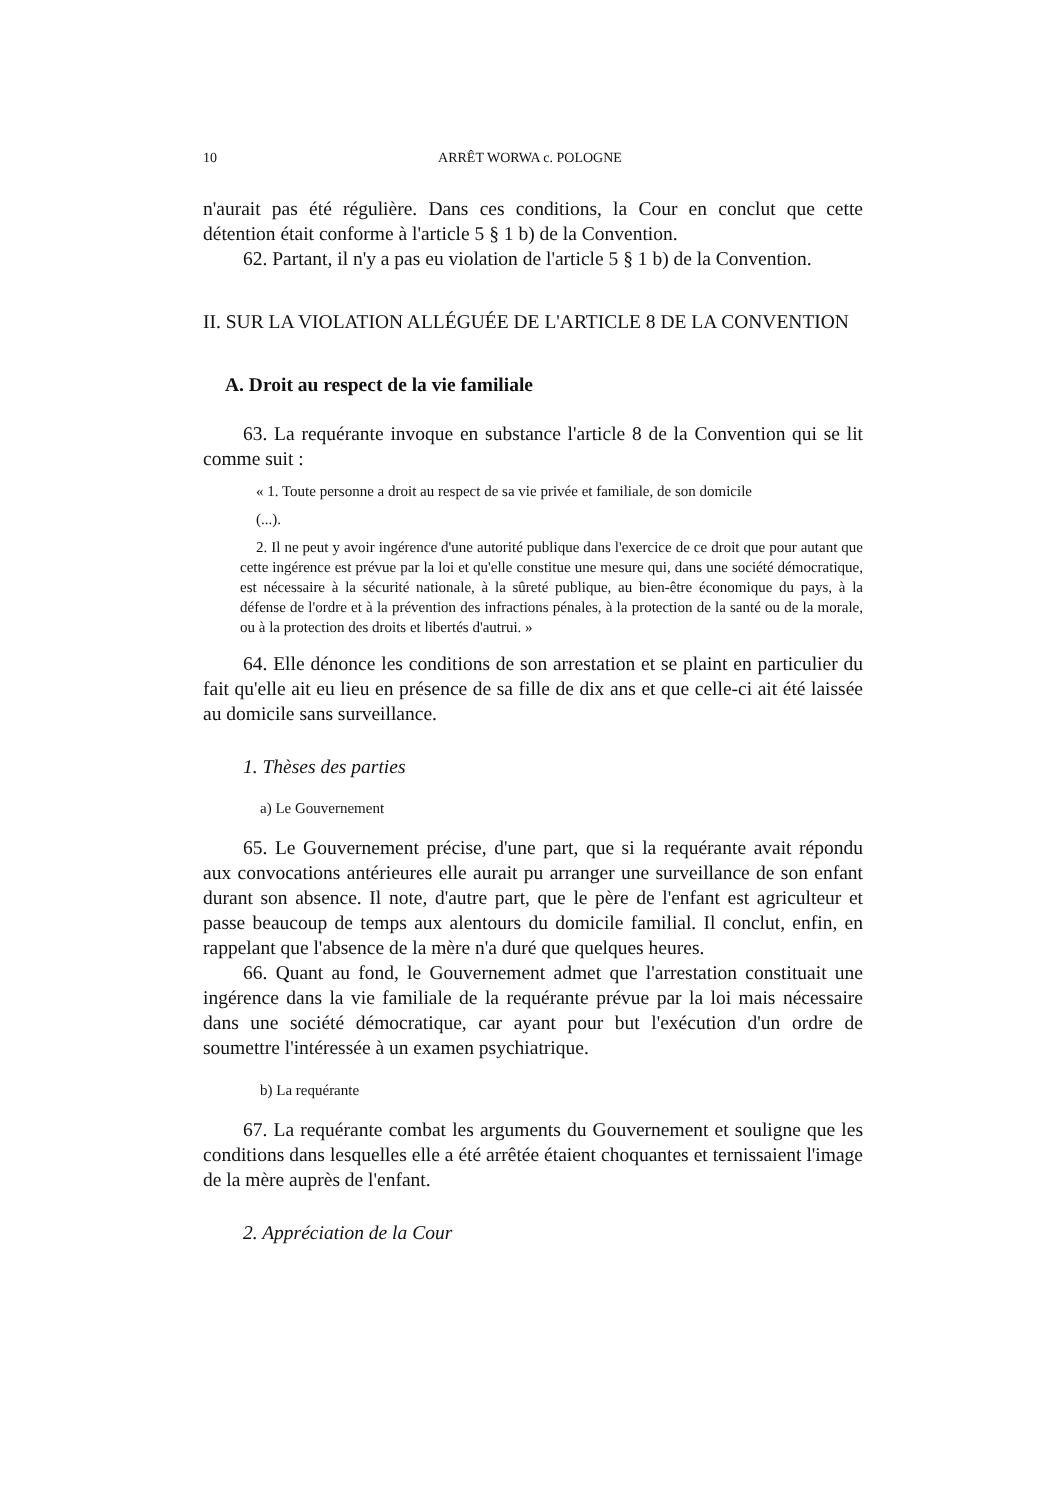10 ARRÊT WORWA c. POLOGNE
n'aurait pas été régulière. Dans ces conditions, la Cour en conclut que cette détention était conforme à l'article 5 § 1 b) de la Convention.
62. Partant, il n'y a pas eu violation de l'article 5 § 1 b) de la Convention.
II. SUR LA VIOLATION ALLÉGUÉE DE L'ARTICLE 8 DE LA CONVENTION
A. Droit au respect de la vie familiale
63. La requérante invoque en substance l'article 8 de la Convention qui se lit comme suit :
« 1. Toute personne a droit au respect de sa vie privée et familiale, de son domicile
(...).
2. Il ne peut y avoir ingérence d'une autorité publique dans l'exercice de ce droit que pour autant que cette ingérence est prévue par la loi et qu'elle constitue une mesure qui, dans une société démocratique, est nécessaire à la sécurité nationale, à la sûreté publique, au bien-être économique du pays, à la défense de l'ordre et à la prévention des infractions pénales, à la protection de la santé ou de la morale, ou à la protection des droits et libertés d'autrui. »
64. Elle dénonce les conditions de son arrestation et se plaint en particulier du fait qu'elle ait eu lieu en présence de sa fille de dix ans et que celle-ci ait été laissée au domicile sans surveillance.
1. Thèses des parties
a) Le Gouvernement
65. Le Gouvernement précise, d'une part, que si la requérante avait répondu aux convocations antérieures elle aurait pu arranger une surveillance de son enfant durant son absence. Il note, d'autre part, que le père de l'enfant est agriculteur et passe beaucoup de temps aux alentours du domicile familial. Il conclut, enfin, en rappelant que l'absence de la mère n'a duré que quelques heures.
66. Quant au fond, le Gouvernement admet que l'arrestation constituait une ingérence dans la vie familiale de la requérante prévue par la loi mais nécessaire dans une société démocratique, car ayant pour but l'exécution d'un ordre de soumettre l'intéressée à un examen psychiatrique.
b) La requérante
67. La requérante combat les arguments du Gouvernement et souligne que les conditions dans lesquelles elle a été arrêtée étaient choquantes et ternissaient l'image de la mère auprès de l'enfant.
2. Appréciation de la Cour